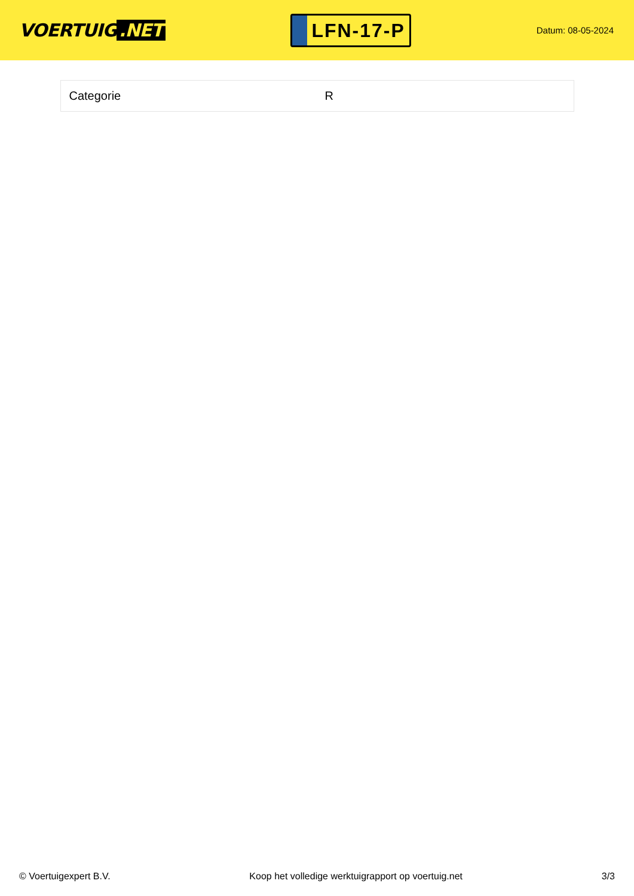VOERTUIG.NET
LFN-17-P
Datum: 08-05-2024
| Categorie | R |
© Voertuigexpert B.V. Koop het volledige werktuigrapport op voertuig.net 3/3